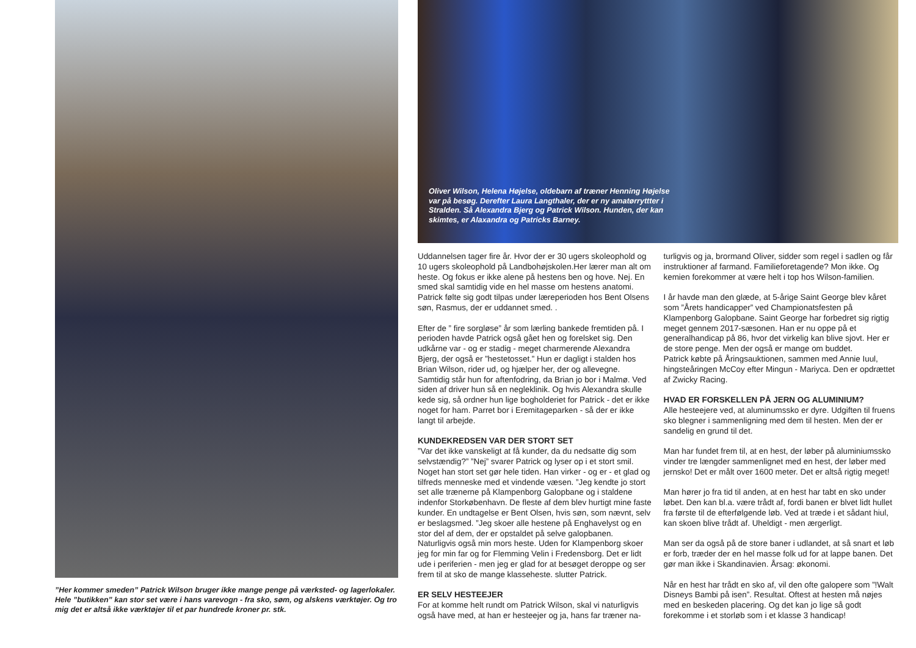”Her kommer smeden” Patrick Wilson bruger ikke mange penge på værksted- og lagerlokaler. Hele ”butikken” kan stor set være i hans varevogn - fra sko, søm, og alskens værktøjer. Og tro mig det er altså ikke værktøjer til et par hundrede kroner pr. stk.
Oliver Wilson, Helena Højelse, oldebarn af træner Henning Højelse var på besøg. Derefter Laura Langthaler, der er ny amatørryttter i Stralden. Så Alexandra Bjerg og Patrick Wilson. Hunden, der kan skimtes, er Alaxandra og Patricks Barney.
Uddannelsen tager fire år. Hvor der er 30 ugers skoleophold og 10 ugers skoleophold på Landbohøjskolen.Her lærer man alt om heste. Og fokus er ikke alene på hestens ben og hove. Nej. En smed skal samtidig vide en hel masse om hestens anatomi. Patrick følte sig godt tilpas under læreperioden hos Bent Olsens søn, Rasmus, der er uddannet smed. .
Efter de ” fire sorgløse” år som lærling bankede fremtiden på. I perioden havde Patrick også gået hen og forelsket sig. Den udkårne var - og er stadig - meget charmerende Alexandra Bjerg, der også er ”hestetosset.” Hun er dagligt i stalden hos Brian Wilson, rider ud, og hjælper her, der og allevegne. Samtidig står hun for aftenfodring, da Brian jo bor i Malmø. Ved siden af driver hun så en negleklinik. Og hvis Alexandra skulle kede sig, så ordner hun lige bogholderiet for Patrick - det er ikke noget for ham. Parret bor i Eremitageparken - så der er ikke langt til arbejde.
KUNDEKREDSEN VAR DER STORT SET
”Var det ikke vanskeligt at få kunder, da du nedsatte dig som selvstændig?” ”Nej” svarer Patrick og lyser op i et stort smil. Noget han stort set gør hele tiden. Han virker - og er - et glad og tilfreds menneske med et vindende væsen. ”Jeg kendte jo stort set alle trænerne på Klampenborg Galopbane og i staldene indenfor Storkøbenhavn. De fleste af dem blev hurtigt mine faste kunder. En undtagelse er Bent Olsen, hvis søn, som nævnt, selv er beslagsmed. ”Jeg skoer alle hestene på Enghavelyst og en stor del af dem, der er opstaldet på selve galopbanen. Naturligvis også min mors heste. Uden for Klampenborg skoer jeg for min far og for Flemming Velin i Fredensborg. Det er lidt ude i periferien - men jeg er glad for at besøget deroppe og ser frem til at sko de mange klasseheste. slutter Patrick.
ER SELV HESTEEJER
For at komme helt rundt om Patrick Wilson, skal vi naturligvis også have med, at han er hesteejer og ja, hans far træner na-
turligvis og ja, brormand Oliver, sidder som regel i sadlen og får instruktioner af farmand. Familieforetagende? Mon ikke. Og kemien forekommer at være helt i top hos Wilson-familien.
I år havde man den glæde, at 5-årige Saint George blev kåret som ”Årets handicapper” ved Championatsfesten på Klampenborg Galopbane. Saint George har forbedret sig rigtig meget gennem 2017-sæsonen. Han er nu oppe på et generalhandicap på 86, hvor det virkelig kan blive sjovt. Her er de store penge. Men der også er mange om buddet.
Patrick købte på Åringsauktionen, sammen med Annie Iuul, hingsteåringen McCoy efter Mingun - Mariyca. Den er opdrættet af Zwicky Racing.
HVAD ER FORSKELLEN PÅ JERN OG ALUMINIUM?
Alle hesteejere ved, at aluminumssko er dyre. Udgiften til fruens sko blegner i sammenligning med dem til hesten. Men der er sandelig en grund til det.
Man har fundet frem til, at en hest, der løber på aluminiumssko vinder tre længder sammenlignet med en hest, der løber med jernsko! Det er målt over 1600 meter. Det er altså rigtig meget!
Man hører jo fra tid til anden, at en hest har tabt en sko under løbet. Den kan bl.a. være trådt af, fordi banen er blvet lidt hullet fra første til de efterfølgende løb. Ved at træde i et sådant hiul, kan skoen blive trådt af. Uheldigt - men ærgerligt.
Man ser da også på de store baner i udlandet, at så snart et løb er forb, træder der en hel masse folk ud for at lappe banen. Det gør man ikke i Skandinavien. Årsag: økonomi.
Når en hest har trådt en sko af, vil den ofte galopere som ”!Walt Disneys Bambi på isen”. Resultat. Oftest at hesten må nøjes med en beskeden placering. Og det kan jo lige så godt forekomme i et storløb som i et klasse 3 handicap!